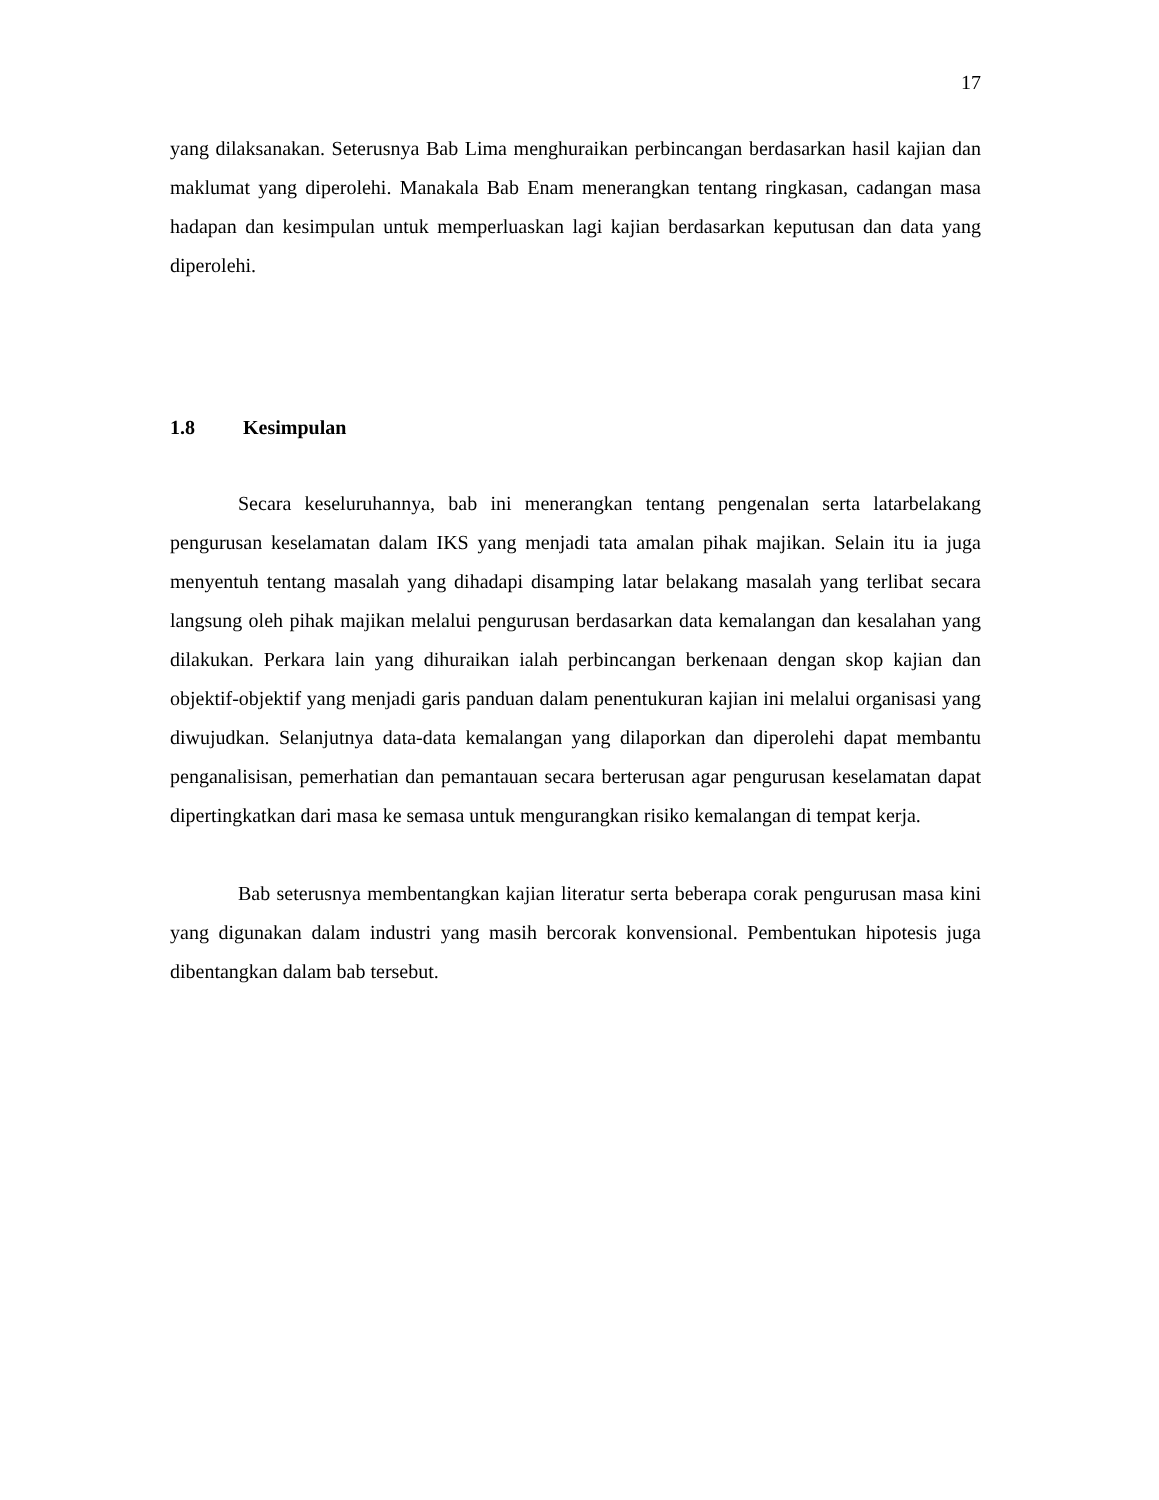17
yang dilaksanakan. Seterusnya Bab Lima menghuraikan perbincangan berdasarkan hasil kajian dan maklumat yang diperolehi. Manakala Bab Enam menerangkan tentang ringkasan, cadangan masa hadapan dan kesimpulan untuk memperluaskan lagi kajian berdasarkan keputusan dan data yang diperolehi.
1.8 Kesimpulan
Secara keseluruhannya, bab ini menerangkan tentang pengenalan serta latarbelakang pengurusan keselamatan dalam IKS yang menjadi tata amalan pihak majikan. Selain itu ia juga menyentuh tentang masalah yang dihadapi disamping latar belakang masalah yang terlibat secara langsung oleh pihak majikan melalui pengurusan berdasarkan data kemalangan dan kesalahan yang dilakukan. Perkara lain yang dihuraikan ialah perbincangan berkenaan dengan skop kajian dan objektif-objektif yang menjadi garis panduan dalam penentukuran kajian ini melalui organisasi yang diwujudkan. Selanjutnya data-data kemalangan yang dilaporkan dan diperolehi dapat membantu penganalisisan, pemerhatian dan pemantauan secara berterusan agar pengurusan keselamatan dapat dipertingkatkan dari masa ke semasa untuk mengurangkan risiko kemalangan di tempat kerja.
Bab seterusnya membentangkan kajian literatur serta beberapa corak pengurusan masa kini yang digunakan dalam industri yang masih bercorak konvensional. Pembentukan hipotesis juga dibentangkan dalam bab tersebut.